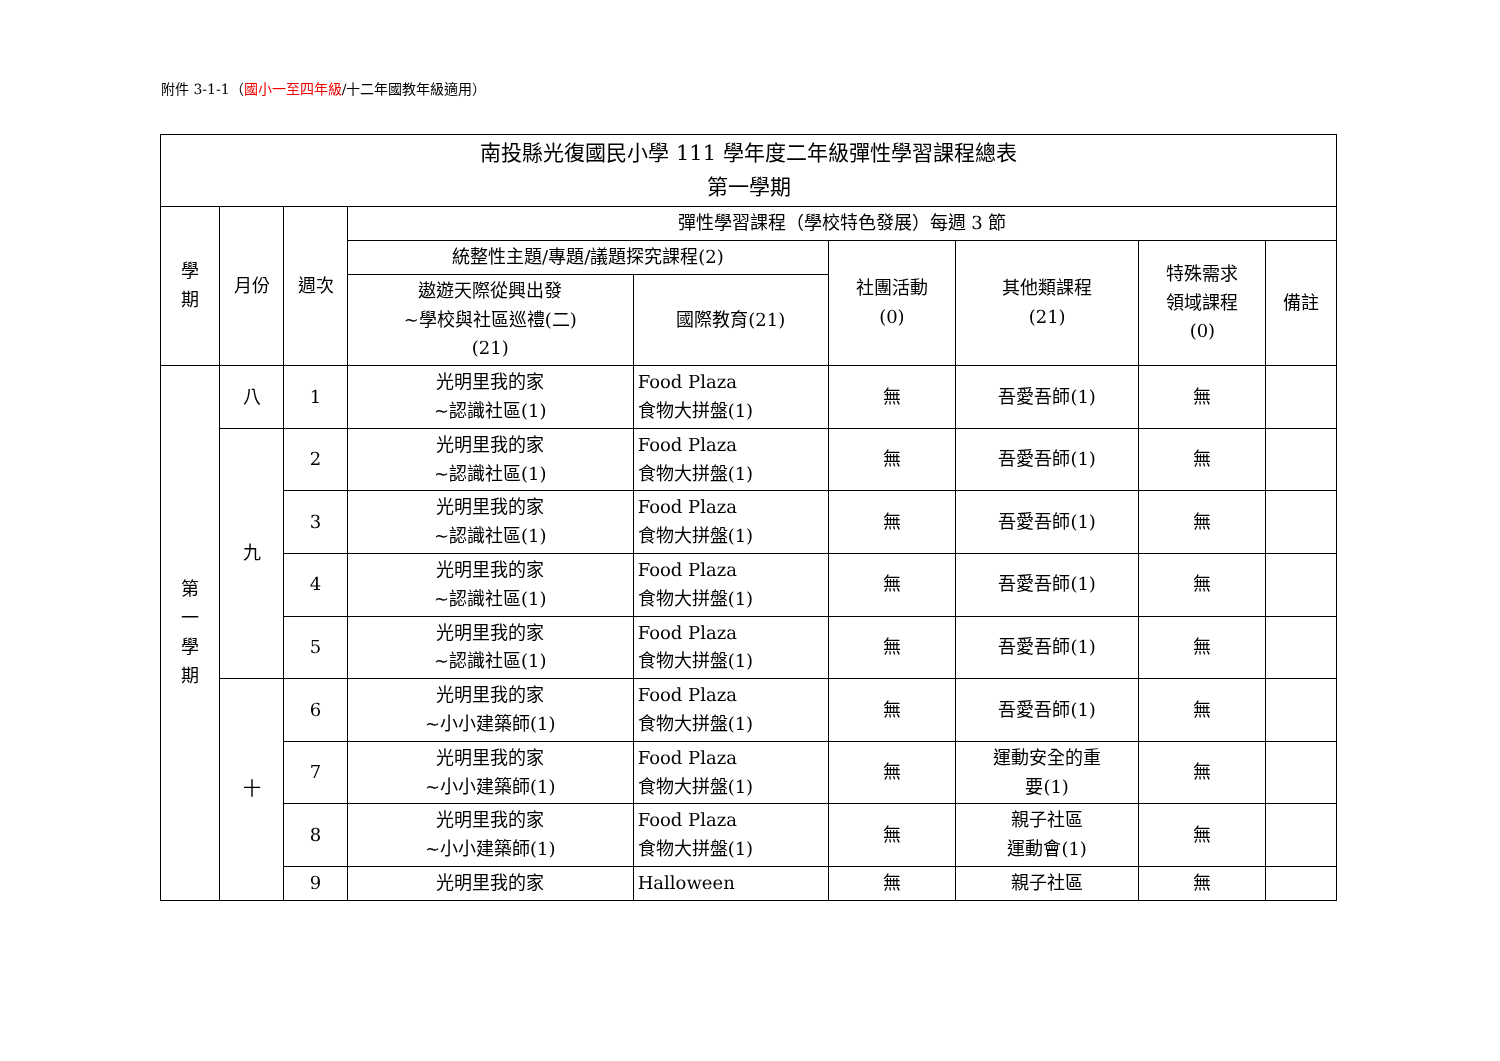附件 3-1-1（國小一至四年級/十二年國教年級適用）
| 南投縣光復國民小學 111 學年度二年級彈性學習課程總表 第一學期 | | | | | | | | |
| --- | --- | --- | --- | --- | --- | --- | --- | --- |
| 學 期 | 月份 | 週次 | 彈性學習課程（學校特色發展）每週 3 節 | | | | | |
| | | | 統整性主題/專題/議題探究課程(2) | | 社團活動 (0) | 其他類課程 (21) | 特殊需求 領域課程 (0) | 備註 |
| | | | 遨遊天際從興出發 ~學校與社區巡禮(二) (21) | 國際教育(21) | | | | |
| 第 一 學 期 | 八 | 1 | 光明里我的家 ~認識社區(1) | Food Plaza 食物大拼盤(1) | 無 | 吾愛吾師(1) | 無 | |
| | 九 | 2 | 光明里我的家 ~認識社區(1) | Food Plaza 食物大拼盤(1) | 無 | 吾愛吾師(1) | 無 | |
| | | 3 | 光明里我的家 ~認識社區(1) | Food Plaza 食物大拼盤(1) | 無 | 吾愛吾師(1) | 無 | |
| | | 4 | 光明里我的家 ~認識社區(1) | Food Plaza 食物大拼盤(1) | 無 | 吾愛吾師(1) | 無 | |
| | | 5 | 光明里我的家 ~認識社區(1) | Food Plaza 食物大拼盤(1) | 無 | 吾愛吾師(1) | 無 | |
| | 十 | 6 | 光明里我的家 ~小小建築師(1) | Food Plaza 食物大拼盤(1) | 無 | 吾愛吾師(1) | 無 | |
| | | 7 | 光明里我的家 ~小小建築師(1) | Food Plaza 食物大拼盤(1) | 無 | 運動安全的重 要(1) | 無 | |
| | | 8 | 光明里我的家 ~小小建築師(1) | Food Plaza 食物大拼盤(1) | 無 | 親子社區 運動會(1) | 無 | |
| | | 9 | 光明里我的家 | Halloween | 無 | 親子社區 | 無 | |